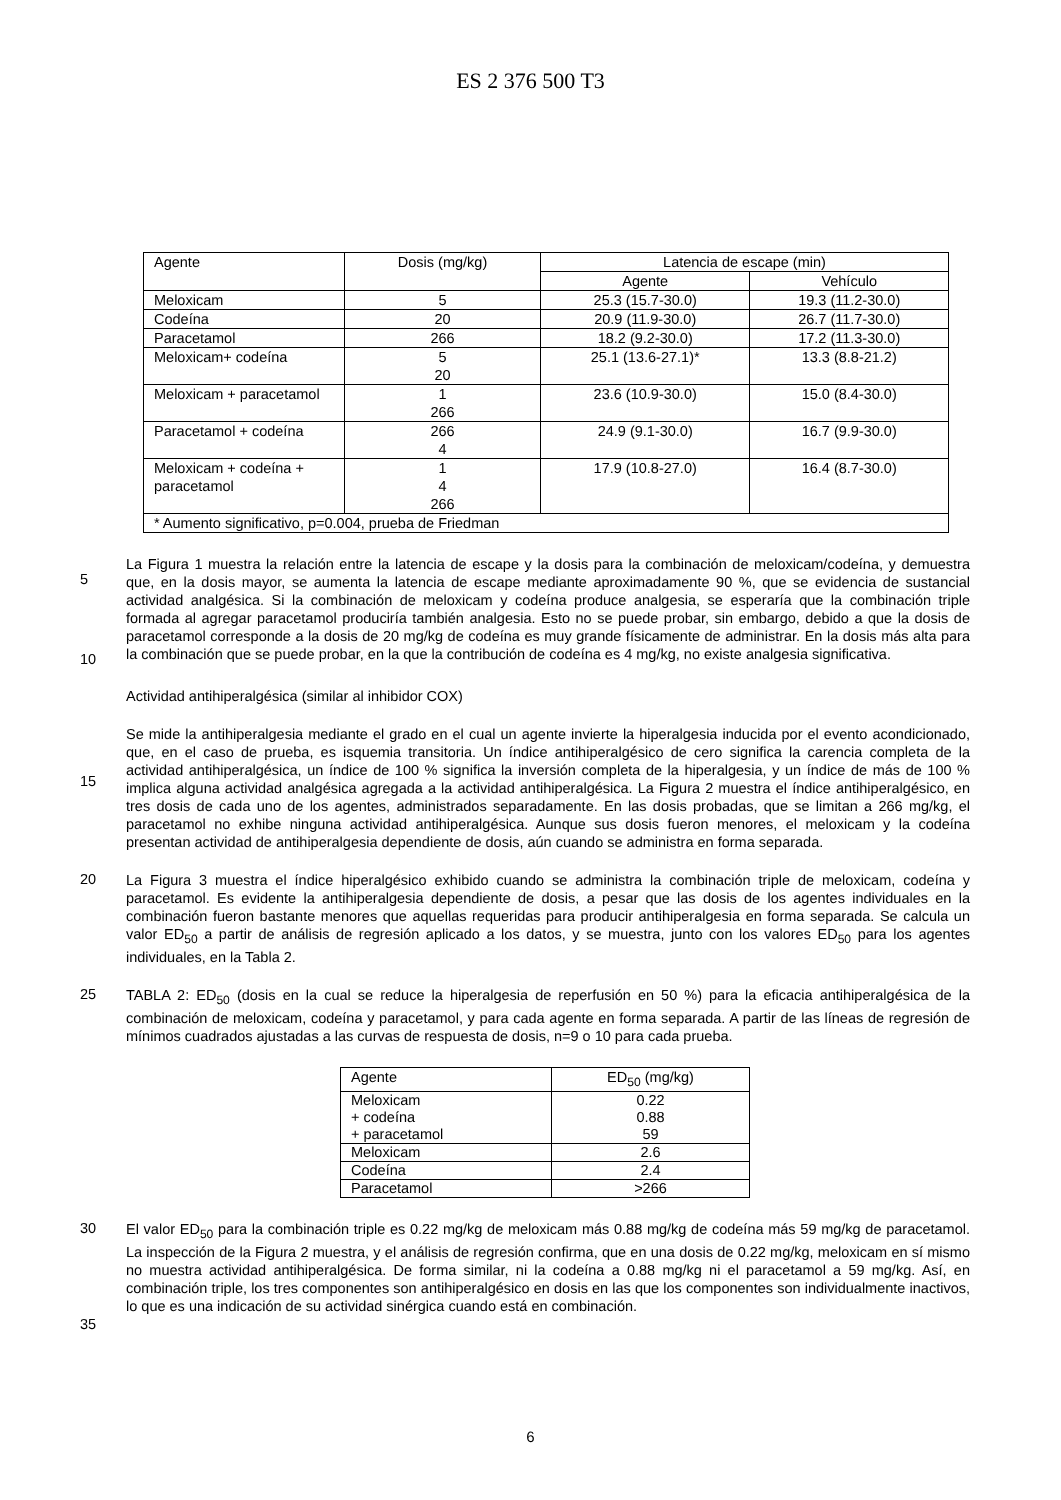ES 2 376 500 T3
| Agente | Dosis (mg/kg) | Latencia de escape (min) | |
| --- | --- | --- | --- |
| | | Agente | Vehículo |
| Meloxicam | 5 | 25.3 (15.7-30.0) | 19.3 (11.2-30.0) |
| Codeína | 20 | 20.9 (11.9-30.0) | 26.7 (11.7-30.0) |
| Paracetamol | 266 | 18.2 (9.2-30.0) | 17.2 (11.3-30.0) |
| Meloxicam+ codeína | 5 20 | 25.1 (13.6-27.1)* | 13.3 (8.8-21.2) |
| Meloxicam + paracetamol | 1 266 | 23.6 (10.9-30.0) | 15.0 (8.4-30.0) |
| Paracetamol + codeína | 266 4 | 24.9 (9.1-30.0) | 16.7 (9.9-30.0) |
| Meloxicam + codeína + paracetamol | 1 4 266 | 17.9 (10.8-27.0) | 16.4 (8.7-30.0) |
| * Aumento significativo, p=0.004, prueba de Friedman | | | |
5
10
La Figura 1 muestra la relación entre la latencia de escape y la dosis para la combinación de meloxicam/codeína, y demuestra que, en la dosis mayor, se aumenta la latencia de escape mediante aproximadamente 90 %, que se evidencia de sustancial actividad analgésica. Si la combinación de meloxicam y codeína produce analgesia, se esperaría que la combinación triple formada al agregar paracetamol produciría también analgesia. Esto no se puede probar, sin embargo, debido a que la dosis de paracetamol corresponde a la dosis de 20 mg/kg de codeína es muy grande físicamente de administrar. En la dosis más alta para la combinación que se puede probar, en la que la contribución de codeína es 4 mg/kg, no existe analgesia significativa.
Actividad antihiperalgésica (similar al inhibidor COX)
15
Se mide la antihiperalgesia mediante el grado en el cual un agente invierte la hiperalgesia inducida por el evento acondicionado, que, en el caso de prueba, es isquemia transitoria. Un índice antihiperalgésico de cero significa la carencia completa de la actividad antihiperalgésica, un índice de 100 % significa la inversión completa de la hiperalgesia, y un índice de más de 100 % implica alguna actividad analgésica agregada a la actividad antihiperalgésica. La Figura 2 muestra el índice antihiperalgésico, en tres dosis de cada uno de los agentes, administrados separadamente. En las dosis probadas, que se limitan a 266 mg/kg, el paracetamol no exhibe ninguna actividad antihiperalgésica. Aunque sus dosis fueron menores, el meloxicam y la codeína presentan actividad de antihiperalgesia dependiente de dosis, aún cuando se administra en forma separada.
20
La Figura 3 muestra el índice hiperalgésico exhibido cuando se administra la combinación triple de meloxicam, codeína y paracetamol. Es evidente la antihiperalgesia dependiente de dosis, a pesar que las dosis de los agentes individuales en la combinación fueron bastante menores que aquellas requeridas para producir antihiperalgesia en forma separada. Se calcula un valor ED<sub>50</sub> a partir de análisis de regresión aplicado a los datos, y se muestra, junto con los valores ED<sub>50</sub> para los agentes individuales, en la Tabla 2.
25
TABLA 2: ED<sub>50</sub> (dosis en la cual se reduce la hiperalgesia de reperfusión en 50 %) para la eficacia antihiperalgésica de la combinación de meloxicam, codeína y paracetamol, y para cada agente en forma separada. A partir de las líneas de regresión de mínimos cuadrados ajustadas a las curvas de respuesta de dosis, n=9 o 10 para cada prueba.
| Agente | ED<sub>50</sub> (mg/kg) |
| --- | --- |
| Meloxicam + codeína + paracetamol | 0.22 0.88 59 |
| Meloxicam | 2.6 |
| Codeína | 2.4 |
| Paracetamol | >266 |
30
35
El valor ED<sub>50</sub> para la combinación triple es 0.22 mg/kg de meloxicam más 0.88 mg/kg de codeína más 59 mg/kg de paracetamol. La inspección de la Figura 2 muestra, y el análisis de regresión confirma, que en una dosis de 0.22 mg/kg, meloxicam en sí mismo no muestra actividad antihiperalgésica. De forma similar, ni la codeína a 0.88 mg/kg ni el paracetamol a 59 mg/kg. Así, en combinación triple, los tres componentes son antihiperalgésico en dosis en las que los componentes son individualmente inactivos, lo que es una indicación de su actividad sinérgica cuando está en combinación.
6